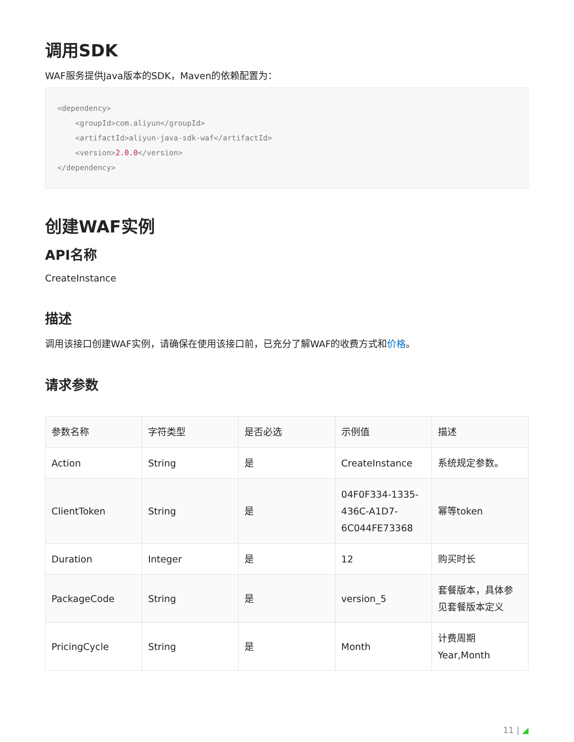调用SDK
WAF服务提供Java版本的SDK，Maven的依赖配置为：
<dependency>
    <groupId>com.aliyun</groupId>
    <artifactId>aliyun-java-sdk-waf</artifactId>
    <version>2.0.0</version>
</dependency>
创建WAF实例
API名称
CreateInstance
描述
调用该接口创建WAF实例，请确保在使用该接口前，已充分了解WAF的收费方式和价格。
请求参数
| 参数名称 | 字符类型 | 是否必选 | 示例值 | 描述 |
| --- | --- | --- | --- | --- |
| Action | String | 是 | CreateInstance | 系统规定参数。 |
| ClientToken | String | 是 | 04F0F334-1335-436C-A1D7-6C044FE73368 | 幂等token |
| Duration | Integer | 是 | 12 | 购买时长 |
| PackageCode | String | 是 | version_5 | 套餐版本，具体参见套餐版本定义 |
| PricingCycle | String | 是 | Month | 计费周期 Year,Month |
11 | ◢